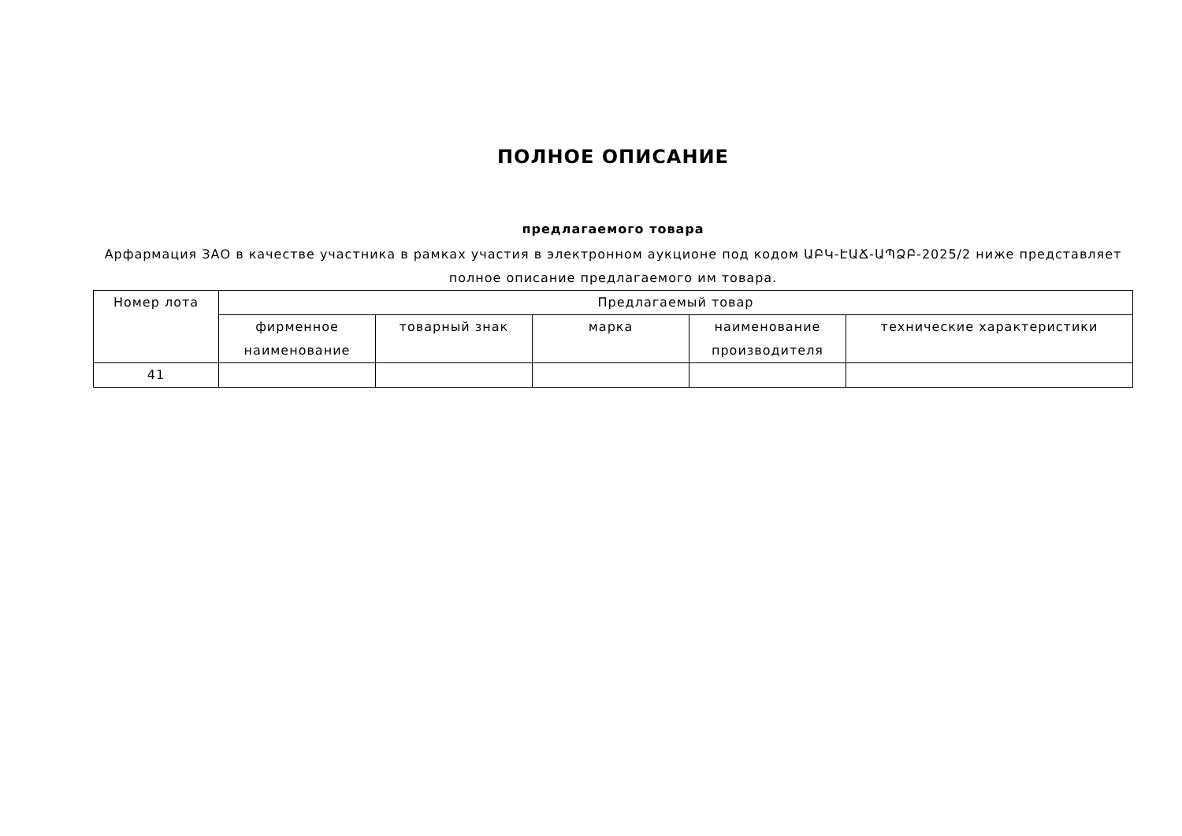ПОЛНОЕ ОПИСАНИЕ
предлагаемого товара
Арфармация ЗАО в качестве участника в рамках участия в электронном аукционе под кодом ԱԲԿ-ԷԱՃ-ԱՊՁԲ-2025/2 ниже представляет полное описание предлагаемого им товара.
| Номер лота | Предлагаемый товар | | | | |
| --- | --- | --- | --- | --- | --- |
| | фирменное наименование | товарный знак | марка | наименование производителя | технические характеристики |
| 41 | | | | | |